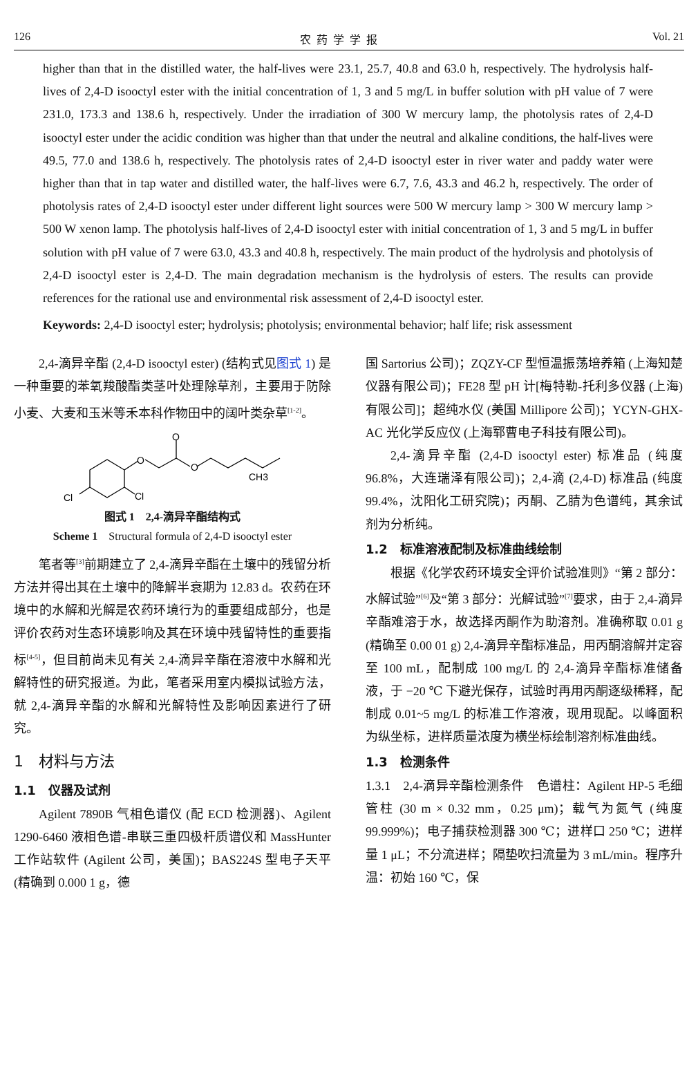126 农药学学报 Vol. 21
higher than that in the distilled water, the half-lives were 23.1, 25.7, 40.8 and 63.0 h, respectively. The hydrolysis half-lives of 2,4-D isooctyl ester with the initial concentration of 1, 3 and 5 mg/L in buffer solution with pH value of 7 were 231.0, 173.3 and 138.6 h, respectively. Under the irradiation of 300 W mercury lamp, the photolysis rates of 2,4-D isooctyl ester under the acidic condition was higher than that under the neutral and alkaline conditions, the half-lives were 49.5, 77.0 and 138.6 h, respectively. The photolysis rates of 2,4-D isooctyl ester in river water and paddy water were higher than that in tap water and distilled water, the half-lives were 6.7, 7.6, 43.3 and 46.2 h, respectively. The order of photolysis rates of 2,4-D isooctyl ester under different light sources were 500 W mercury lamp > 300 W mercury lamp > 500 W xenon lamp. The photolysis half-lives of 2,4-D isooctyl ester with initial concentration of 1, 3 and 5 mg/L in buffer solution with pH value of 7 were 63.0, 43.3 and 40.8 h, respectively. The main product of the hydrolysis and photolysis of 2,4-D isooctyl ester is 2,4-D. The main degradation mechanism is the hydrolysis of esters. The results can provide references for the rational use and environmental risk assessment of 2,4-D isooctyl ester.
Keywords: 2,4-D isooctyl ester; hydrolysis; photolysis; environmental behavior; half life; risk assessment
2,4-滴异辛酯 (2,4-D isooctyl ester) (结构式见图式 1) 是一种重要的苯氧羧酸酯类茎叶处理除草剂，主要用于防除小麦、大麦和玉米等禾本科作物田中的阔叶类杂草<sup>[1-2]</sup>。
O
O
O
Cl
Cl
CH3
图式 1　2,4-滴异辛酯结构式
Scheme 1　Structural formula of 2,4-D isooctyl ester
笔者等<sup>[3]</sup>前期建立了 2,4-滴异辛酯在土壤中的残留分析方法并得出其在土壤中的降解半衰期为 12.83 d。农药在环境中的水解和光解是农药环境行为的重要组成部分，也是评价农药对生态环境影响及其在环境中残留特性的重要指标<sup>[4-5]</sup>，但目前尚未见有关 2,4-滴异辛酯在溶液中水解和光解特性的研究报道。为此，笔者采用室内模拟试验方法，就 2,4-滴异辛酯的水解和光解特性及影响因素进行了研究。
1　材料与方法
1.1　仪器及试剂
Agilent 7890B 气相色谱仪 (配 ECD 检测器)、Agilent 1290-6460 液相色谱-串联三重四极杆质谱仪和 MassHunter 工作站软件 (Agilent 公司，美国)；BAS224S 型电子天平 (精确到 0.000 1 g，德
国 Sartorius 公司)；ZQZY-CF 型恒温振荡培养箱 (上海知楚仪器有限公司)；FE28 型 pH 计[梅特勒-托利多仪器 (上海) 有限公司]；超纯水仪 (美国 Millipore 公司)；YCYN-GHX-AC 光化学反应仪 (上海郓曹电子科技有限公司)。
2,4-滴异辛酯 (2,4-D isooctyl ester) 标准品 (纯度 96.8%，大连瑞泽有限公司)；2,4-滴 (2,4-D) 标准品 (纯度 99.4%，沈阳化工研究院)；丙酮、乙腈为色谱纯，其余试剂为分析纯。
1.2　标准溶液配制及标准曲线绘制
根据《化学农药环境安全评价试验准则》“第 2 部分：水解试验”<sup>[6]</sup>及“第 3 部分：光解试验”<sup>[7]</sup>要求，由于 2,4-滴异辛酯难溶于水，故选择丙酮作为助溶剂。准确称取 0.01 g (精确至 0.00 01 g) 2,4-滴异辛酯标准品，用丙酮溶解并定容至 100 mL，配制成 100 mg/L 的 2,4-滴异辛酯标准储备液，于 −20 ℃ 下避光保存，试验时再用丙酮逐级稀释，配制成 0.01~5 mg/L 的标准工作溶液，现用现配。以峰面积为纵坐标，进样质量浓度为横坐标绘制溶剂标准曲线。
1.3　检测条件
1.3.1　2,4-滴异辛酯检测条件　色谱柱：Agilent HP-5 毛细管柱 (30 m × 0.32 mm，0.25 μm)；载气为氮气 (纯度 99.999%)；电子捕获检测器 300 ℃；进样口 250 ℃；进样量 1 μL；不分流进样；隔垫吹扫流量为 3 mL/min。程序升温：初始 160 ℃，保